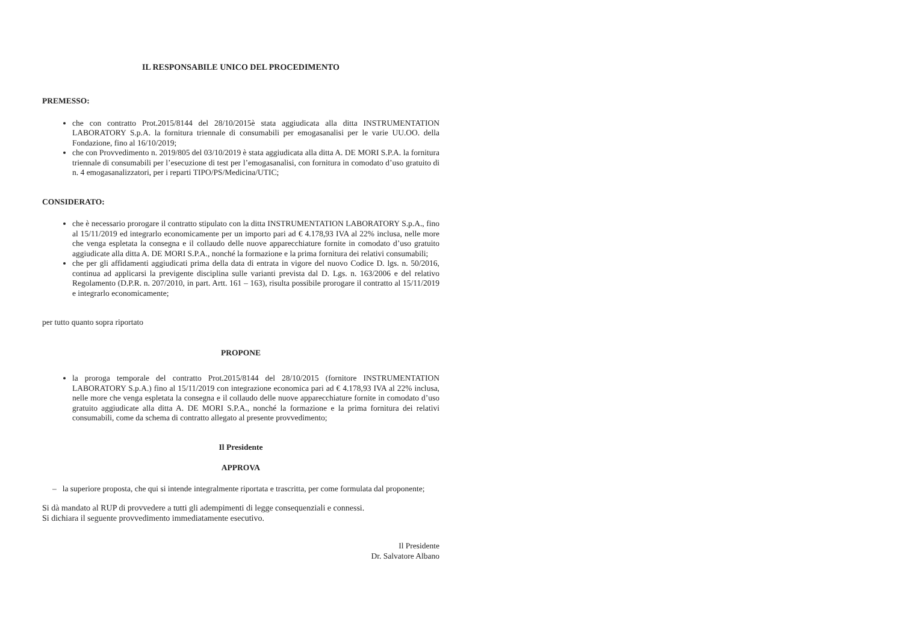IL RESPONSABILE UNICO DEL PROCEDIMENTO
PREMESSO:
che con contratto Prot.2015/8144 del 28/10/2015è stata aggiudicata alla ditta INSTRUMENTATION LABORATORY S.p.A. la fornitura triennale di consumabili per emogasanalisi per le varie UU.OO. della Fondazione, fino al 16/10/2019;
che con Provvedimento n. 2019/805 del 03/10/2019 è stata aggiudicata alla ditta A. DE MORI S.P.A. la fornitura triennale di consumabili per l’esecuzione di test per l’emogasanalisi, con fornitura in comodato d’uso gratuito di n. 4 emogasanalizzatori, per i reparti TIPO/PS/Medicina/UTIC;
CONSIDERATO:
che è necessario prorogare il contratto stipulato con la ditta INSTRUMENTATION LABORATORY S.p.A., fino al 15/11/2019 ed integrarlo economicamente per un importo pari ad € 4.178,93 IVA al 22% inclusa, nelle more che venga espletata la consegna e il collaudo delle nuove apparecchiature fornite in comodato d’uso gratuito aggiudicate alla ditta A. DE MORI S.P.A., nonché la formazione e la prima fornitura dei relativi consumabili;
che per gli affidamenti aggiudicati prima della data di entrata in vigore del nuovo Codice D. lgs. n. 50/2016, continua ad applicarsi la previgente disciplina sulle varianti prevista dal D. Lgs. n. 163/2006 e del relativo Regolamento (D.P.R. n. 207/2010, in part. Artt. 161 – 163), risulta possibile prorogare il contratto al 15/11/2019 e integrarlo economicamente;
per tutto quanto sopra riportato
PROPONE
la proroga temporale del contratto Prot.2015/8144 del 28/10/2015 (fornitore INSTRUMENTATION LABORATORY S.p.A.) fino al 15/11/2019 con integrazione economica pari ad € 4.178,93 IVA al 22% inclusa, nelle more che venga espletata la consegna e il collaudo delle nuove apparecchiature fornite in comodato d’uso gratuito aggiudicate alla ditta A. DE MORI S.P.A., nonché la formazione e la prima fornitura dei relativi consumabili, come da schema di contratto allegato al presente provvedimento;
Il Presidente
APPROVA
– la superiore proposta, che qui si intende integralmente riportata e trascritta, per come formulata dal proponente;
Si dà mandato al RUP di provvedere a tutti gli adempimenti di legge consequenziali e connessi.
Si dichiara il seguente provvedimento immediatamente esecutivo.
Il Presidente
Dr. Salvatore Albano